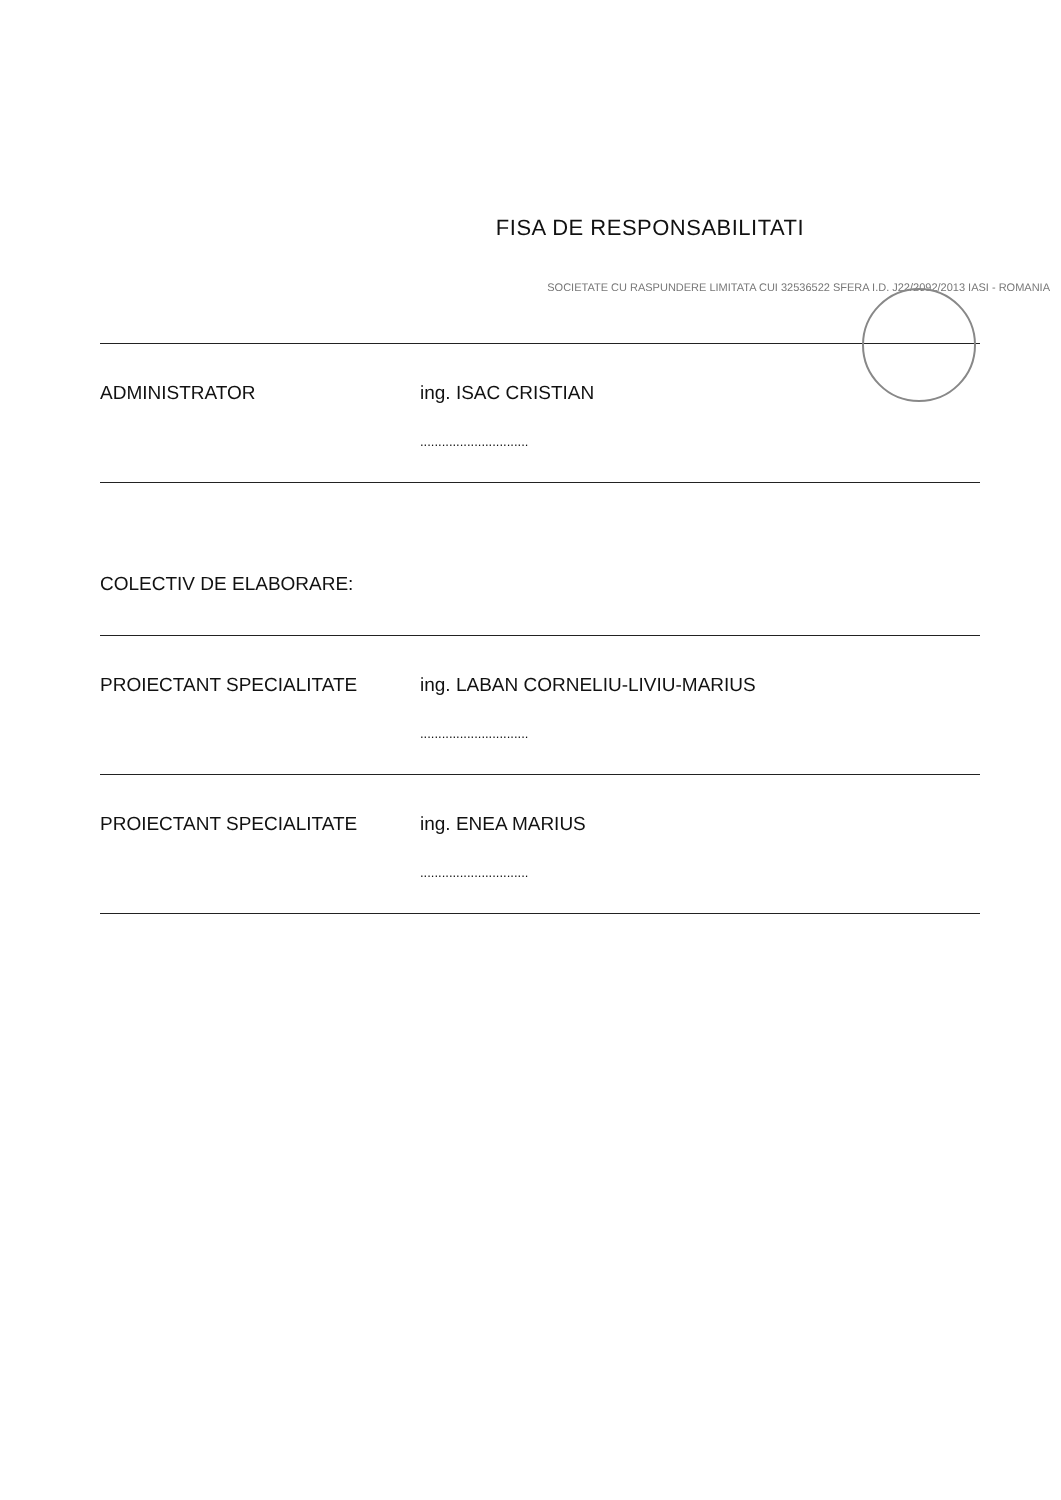FISA DE RESPONSABILITATI
SOCIETATE CU RASPUNDERE LIMITATA CUI 32536522 SFERA I.D. J22/2092/2013 IASI - ROMANIA
ADMINISTRATOR ing. ISAC CRISTIAN
..............................
COLECTIV DE ELABORARE:
PROIECTANT SPECIALITATE ing. LABAN CORNELIU-LIVIU-MARIUS
..............................
PROIECTANT SPECIALITATE ing. ENEA MARIUS
..............................